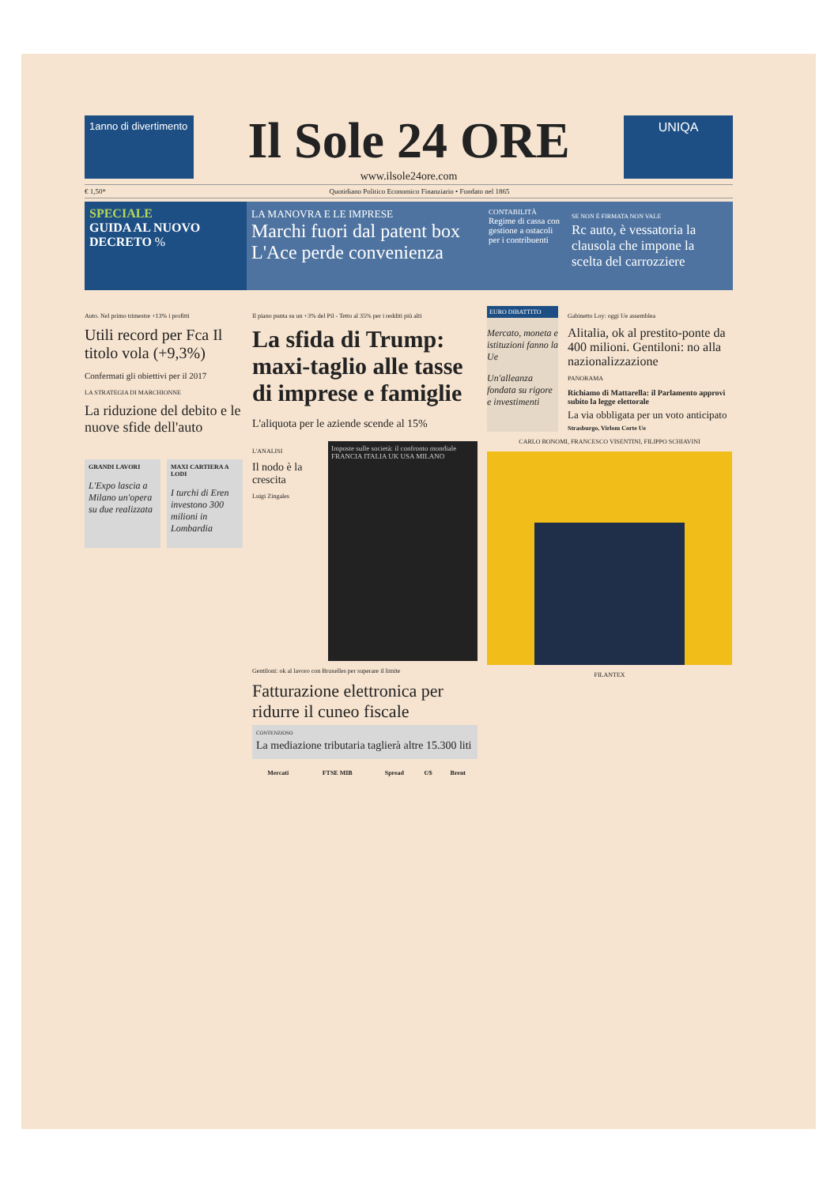1anno di divertimento
Il Sole 24 ORE
www.ilsole24ore.com
UNIQA
€ 1,50* Quotidiano Politico Economico Finanziario • Fondato nel 1865
SPECIALE
GUIDA AL NUOVO DECRETO %
LA MANOVRA E LE IMPRESE
Marchi fuori dal patent box L'Ace perde convenienza
CONTABILITÀ
Regime di cassa con gestione a ostacoli per i contribuenti
SE NON È FIRMATA NON VALE
Rc auto, è vessatoria la clausola che impone la scelta del carrozziere
Auto. Nel primo trimestre +13% i profitti
Utili record per Fca Il titolo vola (+9,3%)
Confermati gli obiettivi per il 2017
LA STRATEGIA DI MARCHIONNE
La riduzione del debito e le nuove sfide dell'auto
GRANDI LAVORI
L'Expo lascia a Milano un'opera su due realizzata
MAXI CARTIERA A LODI
I turchi di Eren investono 300 milioni in Lombardia
Il piano punta su un +3% del Pil - Tetto al 35% per i redditi più alti
La sfida di Trump: maxi-taglio alle tasse di imprese e famiglie
L'aliquota per le aziende scende al 15%
L'ANALISI
Il nodo è la crescita
Luigi Zingales
Imposte sulle società: il confronto mondiale
FRANCIA ITALIA UK USA MILANO
Gentiloni: ok al lavoro con Bruxelles per superare il limite
Fatturazione elettronica per ridurre il cuneo fiscale
CONTENZIOSO
La mediazione tributaria taglierà altre 15.300 liti
| Mercati | FTSE MIB | Spread | €/$ | Brent |
| --- | --- | --- | --- | --- |
EURO DIBATTITO
Mercato, moneta e istituzioni fanno la Ue
Un'alleanza fondata su rigore e investimenti
Gabinetto Loy: oggi Ue assemblea
Alitalia, ok al prestito-ponte da 400 milioni. Gentiloni: no alla nazionalizzazione
PANORAMA
Richiamo di Mattarella: il Parlamento approvi subito la legge elettorale
La via obbligata per un voto anticipato
Strasburgo, Virlom Corte Ue
CARLO BONOMI, FRANCESCO VISENTINI, FILIPPO SCHIAVINI
FILANTEX